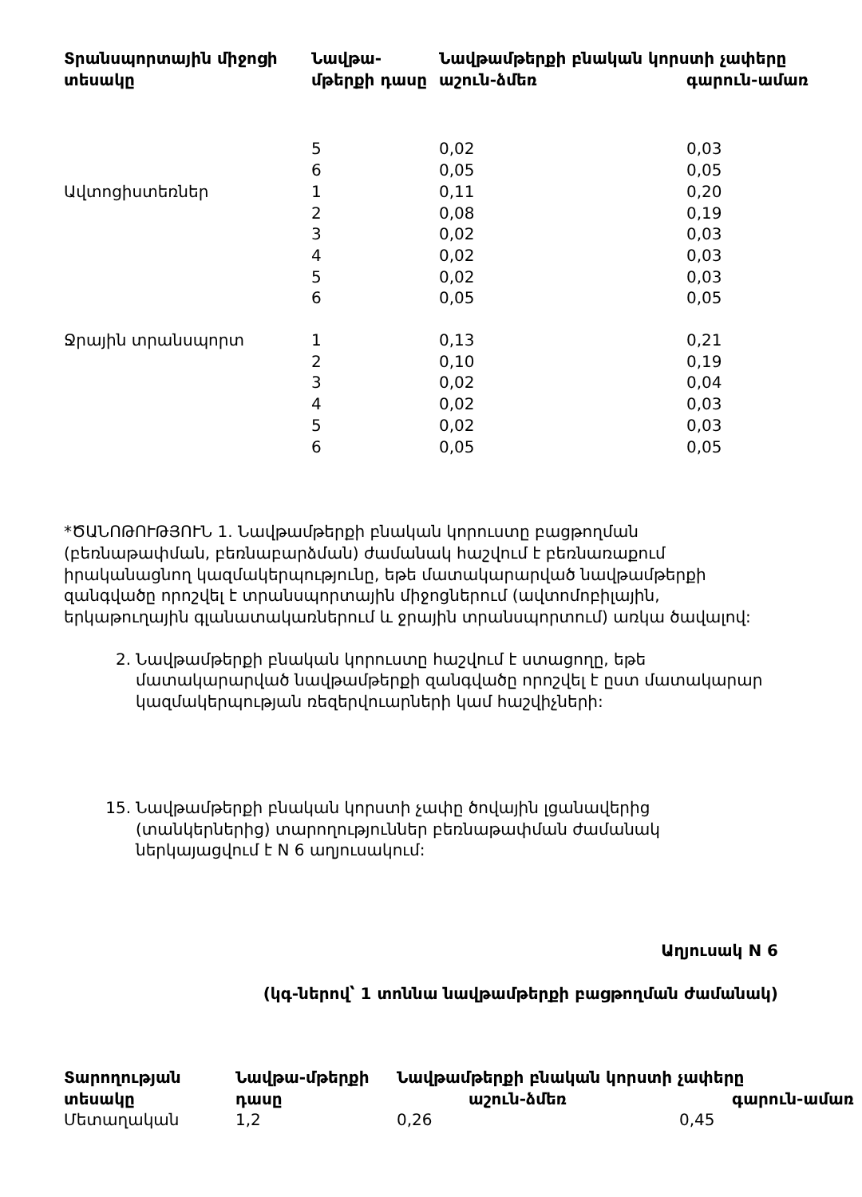| Տրանսպորտային միջոցի տեսակը | Նավթա-մթերքի դասը | Նավթամթերքի բնական կորստի չափերը աշուն-ձմեռ գարուն-ամառ | |
| --- | --- | --- | --- |
| | 5 | 0,02 | 0,03 |
| | 6 | 0,05 | 0,05 |
| Ավտոցիստեռներ | 1 | 0,11 | 0,20 |
| | 2 | 0,08 | 0,19 |
| | 3 | 0,02 | 0,03 |
| | 4 | 0,02 | 0,03 |
| | 5 | 0,02 | 0,03 |
| | 6 | 0,05 | 0,05 |
| Ջրային տրանսպորտ | 1 | 0,13 | 0,21 |
| | 2 | 0,10 | 0,19 |
| | 3 | 0,02 | 0,04 |
| | 4 | 0,02 | 0,03 |
| | 5 | 0,02 | 0,03 |
| | 6 | 0,05 | 0,05 |
*ԾԱՆՈԹՈՒԹՅՈՒՆ 1. Նավթամթերքի բնական կորուստը բացթողման (բեռնաթափման, բեռնաբարձման) ժամանակ հաշվում է բեռնառաքում իրականացնող կազմակերպությունը, եթե մատակարարված նավթամթերքի զանգվածը որոշվել է տրանսպորտային միջոցներում (ավտոմոբիլային, երկաթուղային գլանատակառներում և ջրային տրանսպորտում) առկա ծավալով:
2. Նավթամթերքի բնական կորուստը հաշվում է ստացողը, եթե մատակարարված նավթամթերքի զանգվածը որոշվել է ըստ մատակարար կազմակերպության ռեզերվուարների կամ հաշվիչների:
15. Նավթամթերքի բնական կորստի չափը ծովային լցանավերից (տանկերներից) տարողություններ բեռնաթափման ժամանակ ներկայացվում է N 6 աղյուսակում:
Աղյուսակ N 6
(կգ-ներով՝ 1 տոննա նավթամթերքի բացթողման ժամանակ)
| Տարողության տեսակը | Նավթա-մթերքի դասը | Նավթամթերքի բնական կորստի չափերը աշուն-ձմեռ գարուն-ամառ | |
| --- | --- | --- | --- |
| Մետաղական | 1,2 | 0,26 | 0,45 |